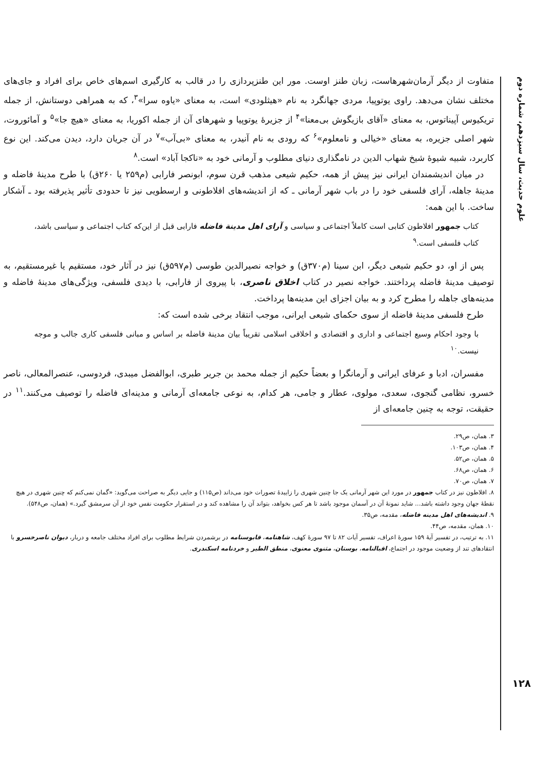علوم حدیث، سال سیزدهم، شماره دوم
۱۲۸
متفاوت از دیگر آرمان‌شهرهاست، زبان طنز اوست. مور این طنزپردازی را در قالب به کارگیری اسم‌های خاص برای افراد و جای‌های مختلف نشان می‌دهد. راوی یوتوپیا، مردی جهانگرد به نام «هیثلودی» است، به معنای «یاوه سرا»<sup>۳</sup>، که به همراهی دوستانش، از جمله تریکیوس آپیناتوس، به معنای «آقای بازیگوش بی‌معنا»<sup>۴</sup> از جزیرهٔ یوتوپیا و شهرهای آن از جمله اکوریا، به معنای «هیچ جا»<sup>۵</sup> و آمائوروت، شهر اصلی جزیره، به معنای «خیالی و نامعلوم»<sup>۶</sup> که رودی به نام آنیدر، به معنای «بی‌آب»<sup>۷</sup> در آن جریان دارد، دیدن می‌کند. این نوع کاربرد، شبیه شیوهٔ شیخ شهاب الدین در نامگذاری دنیای مطلوب و آرمانی خود به «ناکجا آباد» است.<sup>۸</sup>
در میان اندیشمندان ایرانی نیز پیش از همه، حکیم شیعی مذهب قرن سوم، ابونصر فارابی (م۲۵۹ یا ۲۶۰ق) با طرح مدینهٔ فاضله و مدینهٔ جاهله، آرای فلسفی خود را در باب شهر آرمانی ـ که از اندیشه‌های افلاطونی و ارسطویی نیز تا حدودی تأثیر پذیرفته بود ـ آشکار ساخت. با این همه:
کتاب جمهور افلاطون کتابی است کاملاً اجتماعی و سیاسی و آرای اهل مدینة فاضله فارابی قبل از این‌که کتاب اجتماعی و سیاسی باشد، کتاب فلسفی است.<sup>۹</sup>
پس از او، دو حکیم شیعی دیگر، ابن سینا (م۳۷۰ق) و خواجه نصیرالدین طوسی (م۵۹۷ق) نیز در آثار خود، مستقیم یا غیرمستقیم، به توصیف مدینهٔ فاضله پرداختند. خواجه نصیر در کتاب اخلاق ناصری، با پیروی از فارابی، با دیدی فلسفی، ویژگی‌های مدینهٔ فاضله و مدینه‌های جاهله را مطرح کرد و به بیان اجزای این مدینه‌ها پرداخت.
طرح فلسفی مدینهٔ فاضله از سوی حکمای شیعی ایرانی، موجب انتقاد برخی شده است که:
با وجود احکام وسیع اجتماعی و اداری و اقتصادی و اخلاقی اسلامی تقریباً بیان مدینهٔ فاضله بر اساس و مبانی فلسفی کاری جالب و موجه نیست.<sup>۱۰</sup>
مفسران، ادبا و عرفای ایرانی و آرمانگرا و بعضاً حکیم از جمله محمد بن جریر طبری، ابوالفضل میبدی، فردوسی، عنصرالمعالی، ناصر خسرو، نظامی گنجوی، سعدی، مولوی، عطار و جامی، هر کدام، به نوعی جامعه‌ای آرمانی و مدینه‌ای فاضله را توصیف می‌کنند.<sup>۱۱</sup> در حقیقت، توجه به چنین جامعه‌ای از
۳. همان، ص۲۹.
۴. همان، ص۱۰۳.
۵. همان، ص۵۲.
۶. همان، ص۶۸.
۷. همان، ص۷۰.
۸. افلاطون نیز در کتاب جمهور در مورد این شهر آرمانی یک جا چنین شهری را زاییدهٔ تصورات خود می‌داند (ص۱۱۵) و جایی دیگر به صراحت می‌گوید: «گمان نمی‌کنم که چنین شهری در هیچ نقطهٔ جهان وجود داشته باشد... شاید نمونهٔ آن در آسمان موجود باشد تا هر کس بخواهد، بتواند آن را مشاهده کند و در استقرار حکومت نفس خود از آن سرمشق گیرد.» (همان، ص۵۴۸).
۹. اندیشه‌های اهل مدینه فاضله، مقدمه، ص۳۵.
۱۰. همان، مقدمه، ص۴۴.
۱۱. به ترتیب، در تفسیر آیهٔ ۱۵۹ سورهٔ اعراف، تفسیر آیات ۸۲ تا ۹۷ سورهٔ کهف، شاهنامه، قابوسنامه در برشمردن شرایط مطلوب برای افراد مختلف جامعه و دربار، دیوان ناصرخسرو با انتقادهای تند از وضعیت موجود در اجتماع، اقبالنامه، بوستان، مثنوی معنوی، منطق الطیر و خردنامه اسکندری.